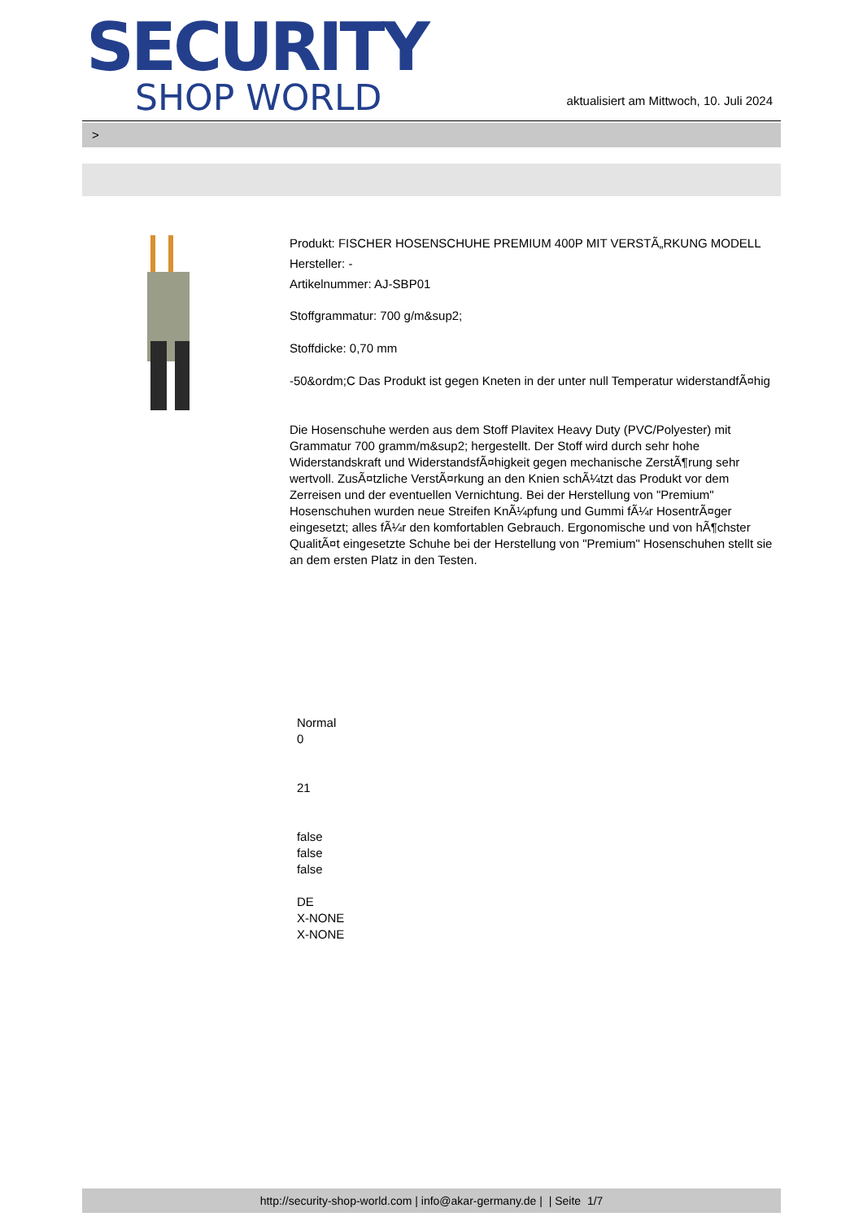SECURITY
SHOP WORLD
aktualisiert am Mittwoch, 10. Juli 2024
>
Produkt: FISCHER HOSENSCHUHE PREMIUM 400P MIT VERSTÃ„RKUNG MODELL
Hersteller: -
Artikelnummer: AJ-SBP01
Stoffgrammatur: 700 g/m&sup2;
Stoffdicke: 0,70 mm
-50&ordm;C Das Produkt ist gegen Kneten in der unter null Temperatur widerstandfÃ¤hig
Die Hosenschuhe werden aus dem Stoff Plavitex Heavy Duty (PVC/Polyester) mit Grammatur 700 gramm/m&sup2; hergestellt. Der Stoff wird durch sehr hohe Widerstandskraft und WiderstandsfÃ¤higkeit gegen mechanische ZerstÃ¶rung sehr wertvoll. ZusÃ¤tzliche VerstÃ¤rkung an den Knien schÃ¼tzt das Produkt vor dem Zerreisen und der eventuellen Vernichtung. Bei der Herstellung von "Premium" Hosenschuhen wurden neue Streifen KnÃ¼pfung und Gummi fÃ¼r HosentrÃ¤ger eingesetzt; alles fÃ¼r den komfortablen Gebrauch. Ergonomische und von hÃ¶chster QualitÃ¤t eingesetzte Schuhe bei der Herstellung von "Premium" Hosenschuhen stellt sie an dem ersten Platz in den Testen.
Normal
0
21
false
false
false
DE
X-NONE
X-NONE
http://security-shop-world.com | info@akar-germany.de | | Seite 1/7